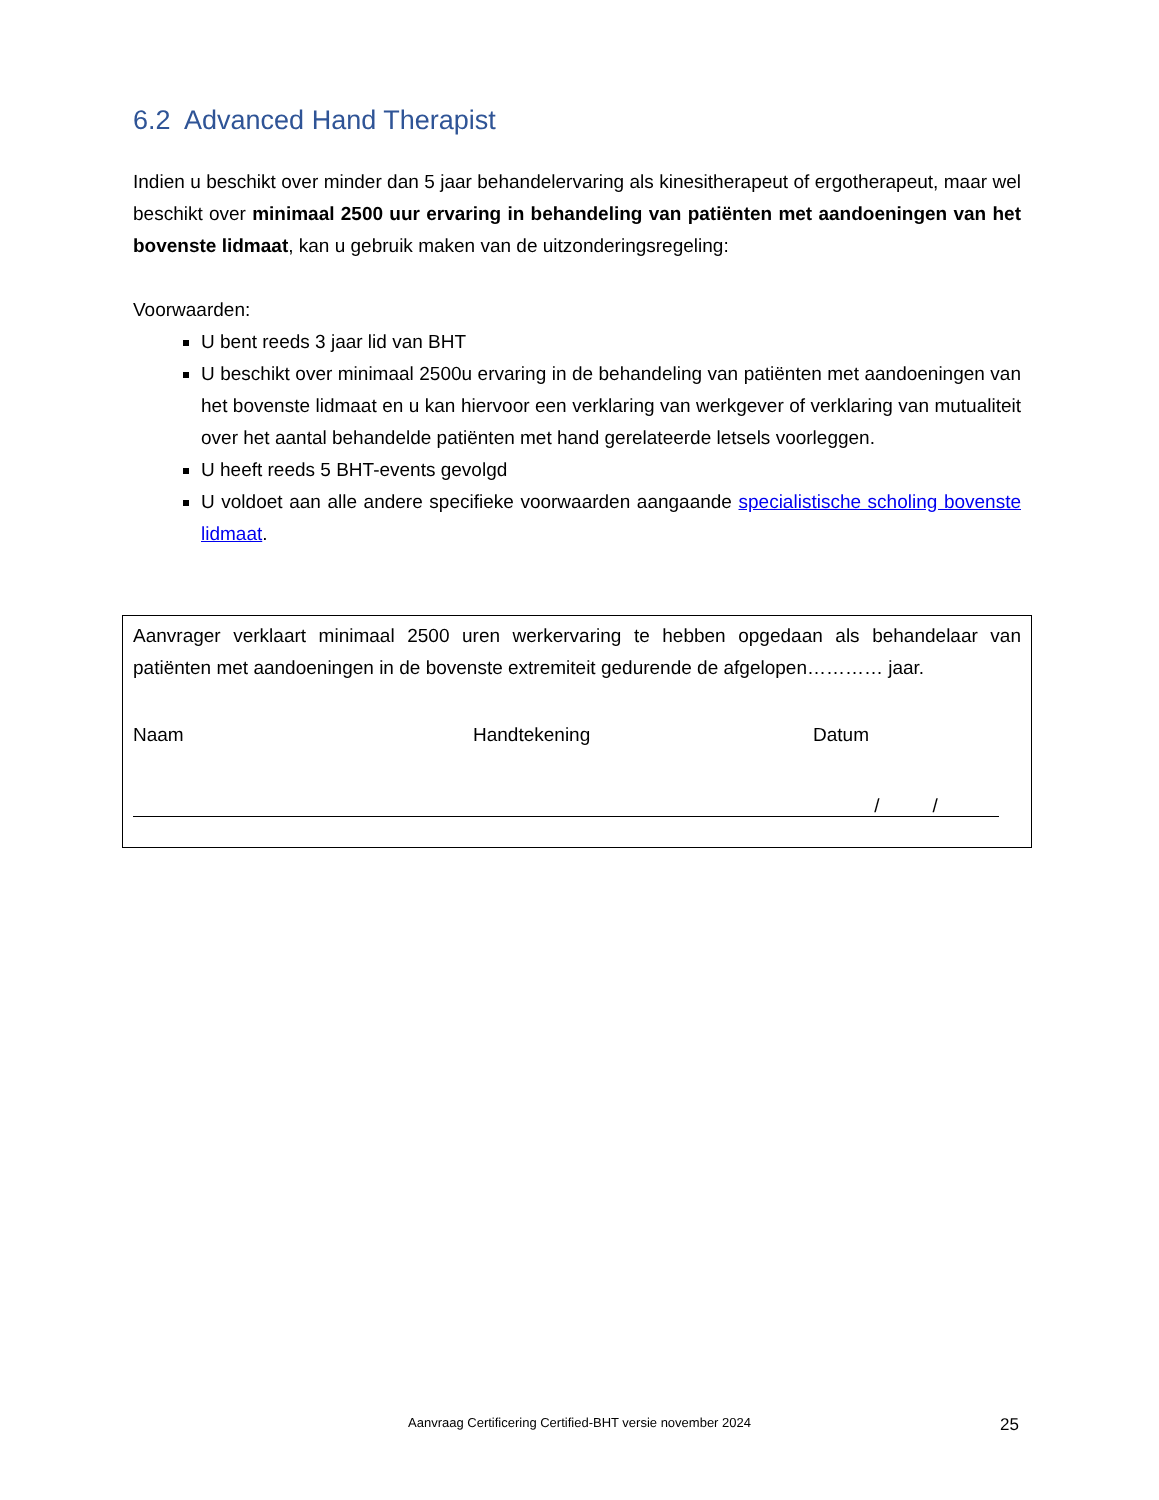6.2 Advanced Hand Therapist
Indien u beschikt over minder dan 5 jaar behandelervaring als kinesitherapeut of ergotherapeut, maar wel beschikt over minimaal 2500 uur ervaring in behandeling van patiënten met aandoeningen van het bovenste lidmaat, kan u gebruik maken van de uitzonderingsregeling:
Voorwaarden:
U bent reeds 3 jaar lid van BHT
U beschikt over minimaal 2500u ervaring in de behandeling van patiënten met aandoeningen van het bovenste lidmaat en u kan hiervoor een verklaring van werkgever of verklaring van mutualiteit over het aantal behandelde patiënten met hand gerelateerde letsels voorleggen.
U heeft reeds 5 BHT-events gevolgd
U voldoet aan alle andere specifieke voorwaarden aangaande specialistische scholing bovenste lidmaat.
Aanvrager verklaart minimaal 2500 uren werkervaring te hebben opgedaan als behandelaar van patiënten met aandoeningen in de bovenste extremiteit gedurende de afgelopen………… jaar.
Naam Handtekening Datum
/ /
Aanvraag Certificering Certified-BHT versie november 2024 25